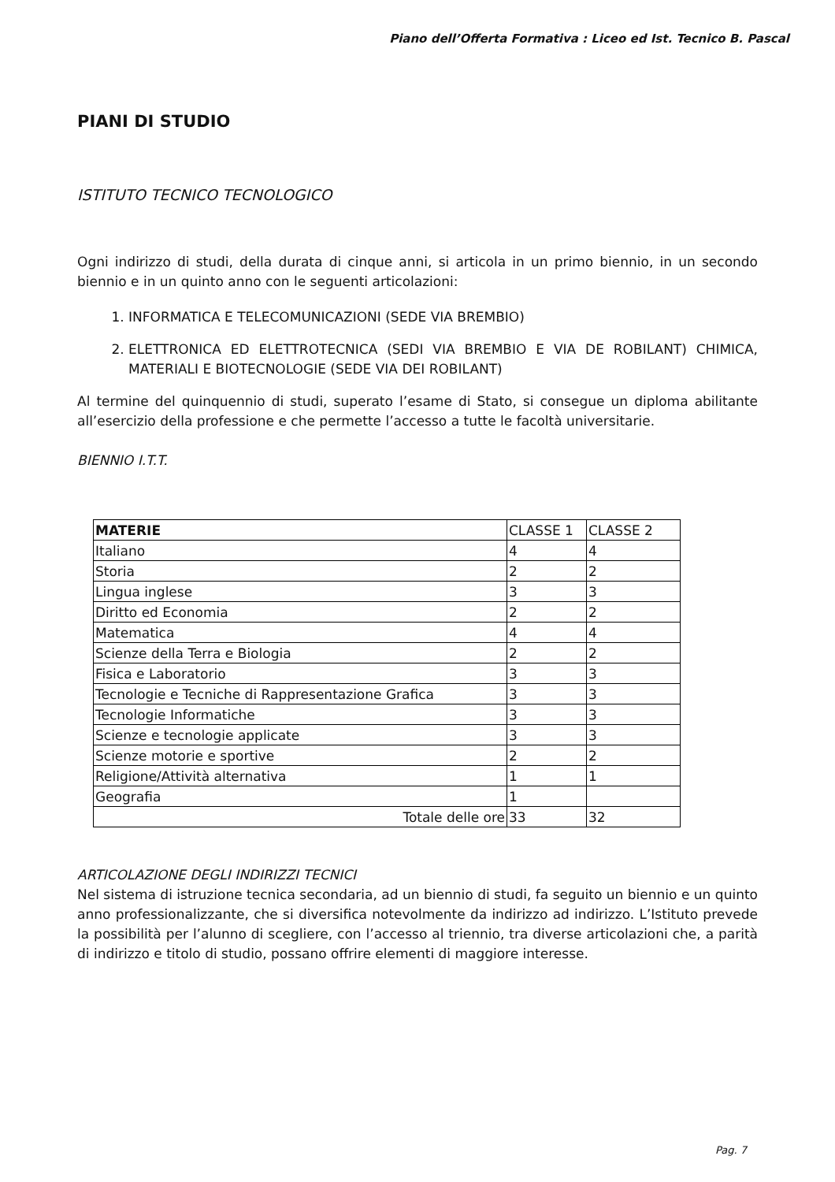Piano dell’Offerta Formativa : Liceo ed Ist. Tecnico B. Pascal
PIANI DI STUDIO
ISTITUTO TECNICO TECNOLOGICO
Ogni indirizzo di studi, della durata di cinque anni, si articola in un primo biennio, in un secondo biennio e in un quinto anno con le seguenti articolazioni:
1. INFORMATICA E TELECOMUNICAZIONI (SEDE VIA BREMBIO)
2. ELETTRONICA ED ELETTROTECNICA (SEDI VIA BREMBIO E VIA DE ROBILANT) CHIMICA, MATERIALI E BIOTECNOLOGIE (SEDE VIA DEI ROBILANT)
Al termine del quinquennio di studi, superato l’esame di Stato, si consegue un diploma abilitante all’esercizio della professione e che permette l’accesso a tutte le facoltà universitarie.
BIENNIO I.T.T.
| MATERIE | CLASSE 1 | CLASSE 2 |
| Italiano | 4 | 4 |
| Storia | 2 | 2 |
| Lingua inglese | 3 | 3 |
| Diritto ed Economia | 2 | 2 |
| Matematica | 4 | 4 |
| Scienze della Terra e Biologia | 2 | 2 |
| Fisica e Laboratorio | 3 | 3 |
| Tecnologie e Tecniche di Rappresentazione Grafica | 3 | 3 |
| Tecnologie Informatiche | 3 | 3 |
| Scienze e tecnologie applicate | 3 | 3 |
| Scienze motorie e sportive | 2 | 2 |
| Religione/Attività alternativa | 1 | 1 |
| Geografia | 1 | |
| Totale delle ore | 33 | 32 |
ARTICOLAZIONE DEGLI INDIRIZZI TECNICI
Nel sistema di istruzione tecnica secondaria, ad un biennio di studi, fa seguito un biennio e un quinto anno professionalizzante, che si diversifica notevolmente da indirizzo ad indirizzo. L’Istituto prevede la possibilità per l’alunno di scegliere, con l’accesso al triennio, tra diverse articolazioni che, a parità di indirizzo e titolo di studio, possano offrire elementi di maggiore interesse.
Pag. 7